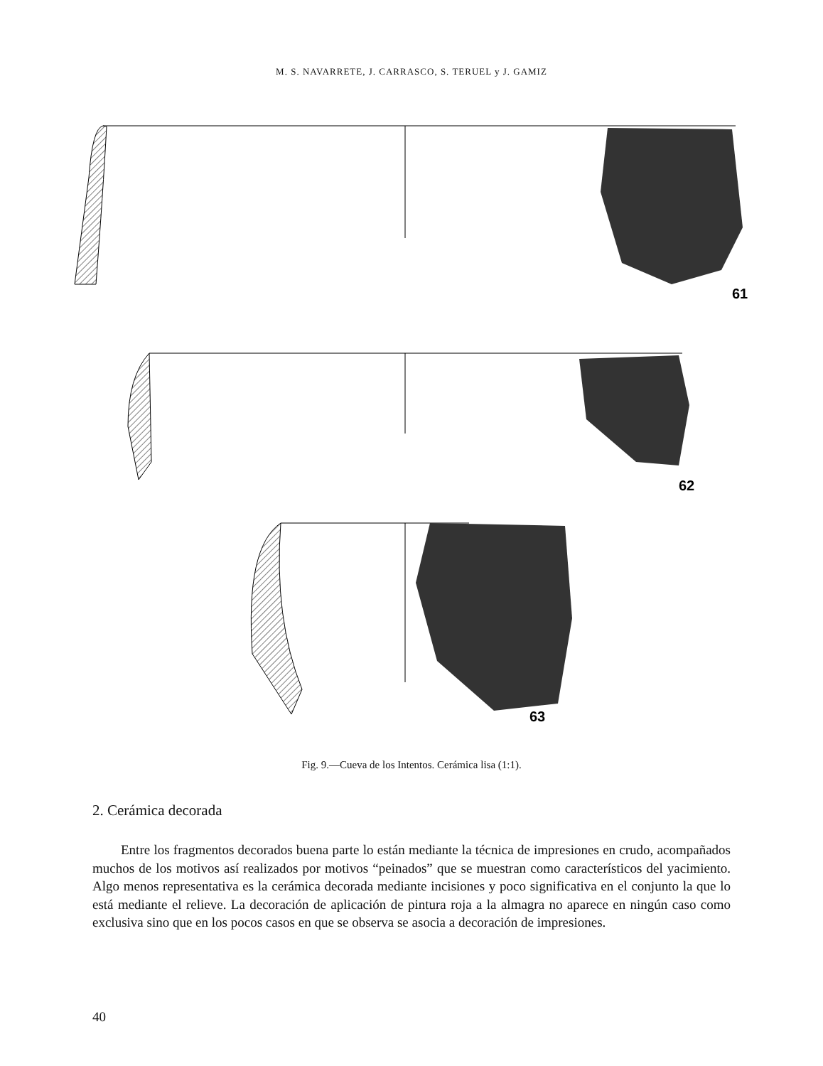M. S. NAVARRETE, J. CARRASCO, S. TERUEL y J. GAMIZ
61
62
63
Fig. 9.—Cueva de los Intentos. Cerámica lisa (1:1).
2. Cerámica decorada
Entre los fragmentos decorados buena parte lo están mediante la técnica de impresiones en crudo, acompañados muchos de los motivos así realizados por motivos “peinados” que se muestran como característicos del yacimiento. Algo menos representativa es la cerámica decorada mediante incisiones y poco significativa en el conjunto la que lo está mediante el relieve. La decoración de aplicación de pintura roja a la almagra no aparece en ningún caso como exclusiva sino que en los pocos casos en que se observa se asocia a decoración de impresiones.
40